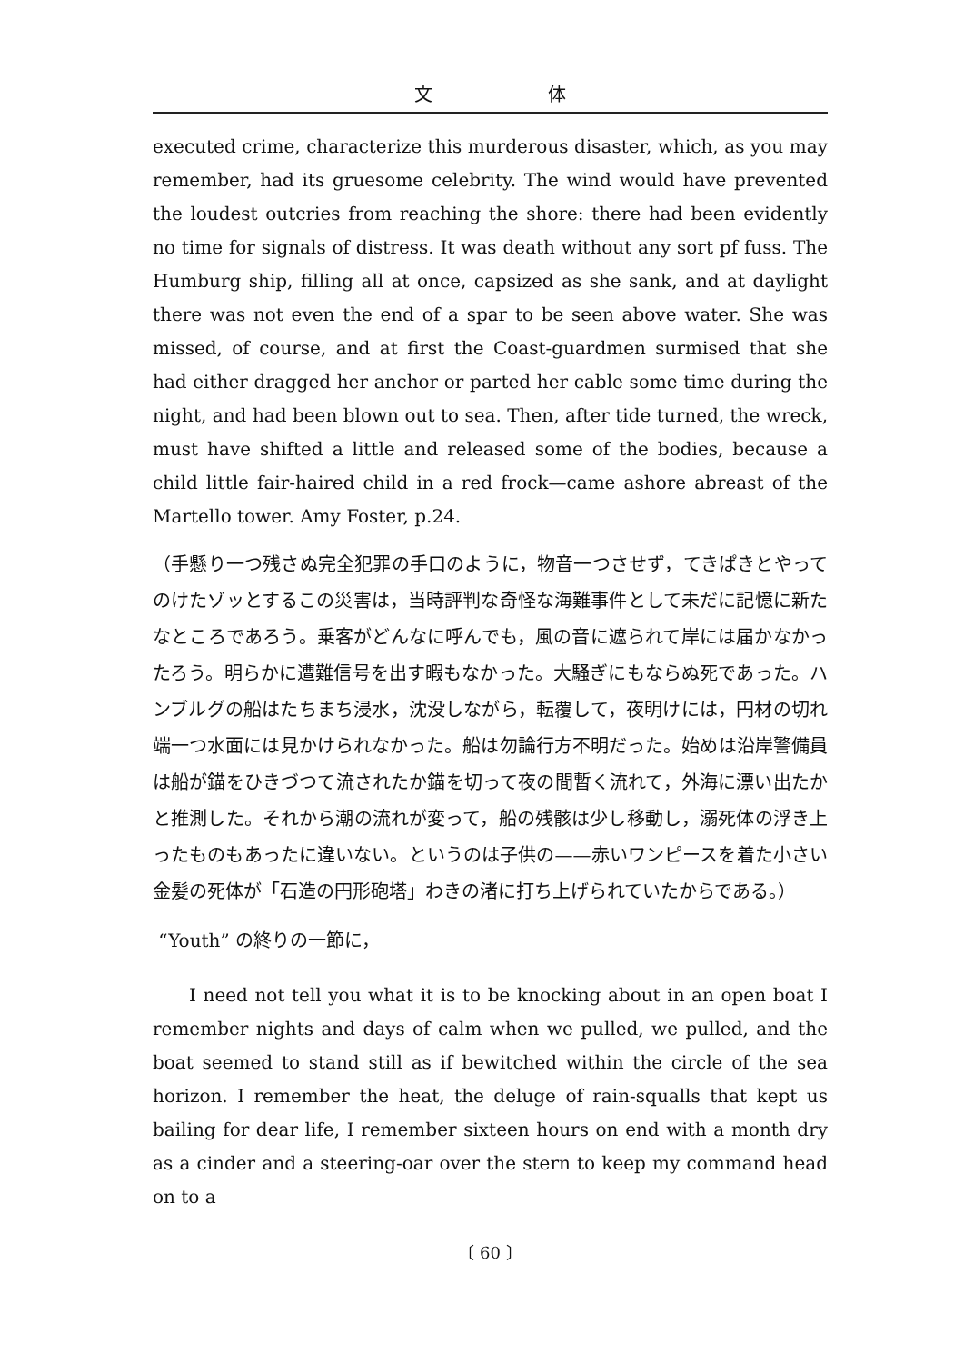文 体
executed crime, characterize this murderous disaster, which, as you may remember, had its gruesome celebrity. The wind would have prevented the loudest outcries from reaching the shore: there had been evidently no time for signals of distress. It was death without any sort pf fuss. The Humburg ship, filling all at once, capsized as she sank, and at daylight there was not even the end of a spar to be seen above water. She was missed, of course, and at first the Coast-guardmen surmised that she had either dragged her anchor or parted her cable some time during the night, and had been blown out to sea. Then, after tide turned, the wreck, must have shifted a little and released some of the bodies, because a child little fair-haired child in a red frock—came ashore abreast of the Martello tower. Amy Foster, p.24.
（手懸り一つ残さぬ完全犯罪の手口のように，物音一つさせず，てきぱきとやってのけたゾッとするこの災害は，当時評判な奇怪な海難事件として未だに記憶に新たなところであろう。乗客がどんなに呼んでも，風の音に遮られて岸には届かなかったろう。明らかに遭難信号を出す暇もなかった。大騒ぎにもならぬ死であった。ハンブルグの船はたちまち浸水，沈没しながら，転覆して，夜明けには，円材の切れ端一つ水面には見かけられなかった。船は勿論行方不明だった。始めは沿岸警備員は船が錨をひきづつて流されたか錨を切って夜の間暫く流れて，外海に漂い出たかと推測した。それから潮の流れが変って，船の残骸は少し移動し，溺死体の浮き上ったものもあったに違いない。というのは子供の——赤いワンピースを着た小さい金髪の死体が「石造の円形砲塔」わきの渚に打ち上げられていたからである。）
“Youth” の終りの一節に，
I need not tell you what it is to be knocking about in an open boat I remember nights and days of calm when we pulled, we pulled, and the boat seemed to stand still as if bewitched within the circle of the sea horizon. I remember the heat, the deluge of rain-squalls that kept us bailing for dear life, I remember sixteen hours on end with a month dry as a cinder and a steering-oar over the stern to keep my command head on to a
〔 60 〕